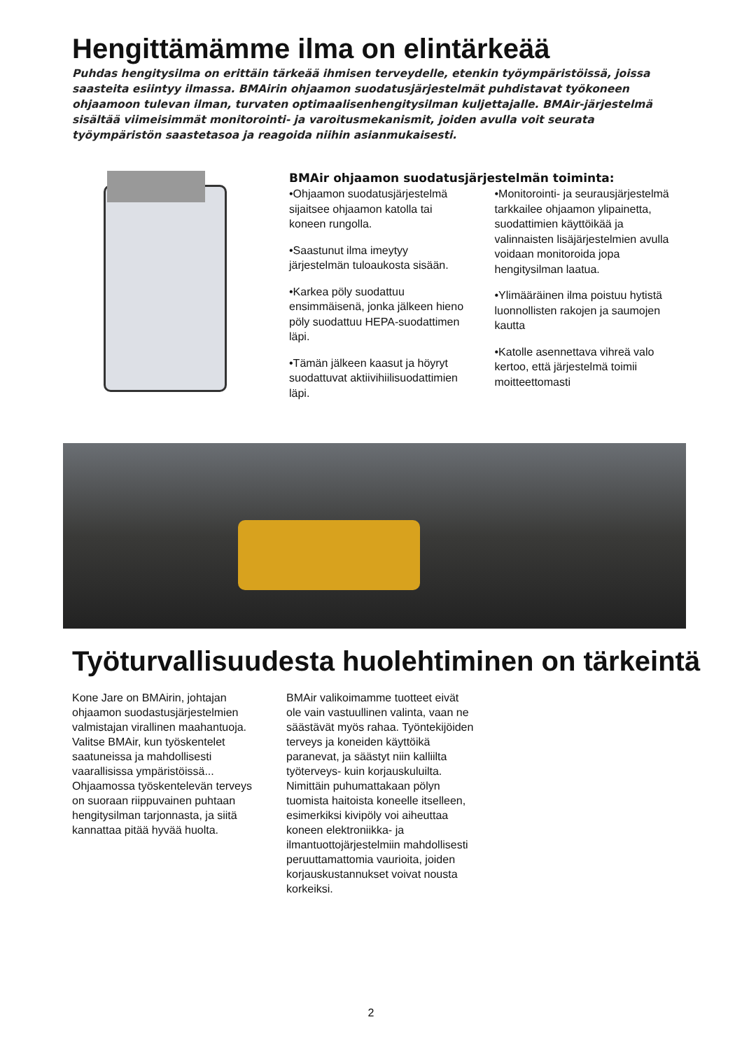Hengittämämme ilma on elintärkeää
Puhdas hengitysilma on erittäin tärkeää ihmisen terveydelle, etenkin työympäristöissä, joissa saasteita esiintyy ilmassa. BMAirin ohjaamon suodatusjärjestelmät puhdistavat työkoneen ohjaamoon tulevan ilman, turvaten optimaalisenhengitysilman kuljettajalle. BMAir-järjestelmä sisältää viimeisimmät monitorointi- ja varoitusmekanismit, joiden avulla voit seurata työympäristön saastetasoa ja reagoida niihin asianmukaisesti.
BMAir ohjaamon suodatusjärjestelmän toiminta:
•Ohjaamon suodatusjärjestelmä sijaitsee ohjaamon katolla tai koneen rungolla.
•Saastunut ilma imeytyy järjestelmän tuloaukosta sisään.
•Karkea pöly suodattuu ensimmäisenä, jonka jälkeen hieno pöly suodattuu HEPA-suodattimen läpi.
•Tämän jälkeen kaasut ja höyryt suodattuvat aktiivihiilisuodattimien läpi.
•Monitorointi- ja seurausjärjestelmä tarkkailee ohjaamon ylipainetta, suodattimien käyttöikää ja valinnaisten lisäjärjestelmien avulla voidaan monitoroida jopa hengitysilman laatua.
•Ylimääräinen ilma poistuu hytistä luonnollisten rakojen ja saumojen kautta
•Katolle asennettava vihreä valo kertoo, että järjestelmä toimii moitteettomasti
Työturvallisuudesta huolehtiminen on tärkeintä
Kone Jare on BMAirin, johtajan ohjaamon suodastusjärjestelmien valmistajan virallinen maahantuoja. Valitse BMAir, kun työskentelet saatuneissa ja mahdollisesti vaarallisissa ympäristöissä... Ohjaamossa työskentelevän terveys on suoraan riippuvainen puhtaan hengitysilman tarjonnasta, ja siitä kannattaa pitää hyvää huolta.
BMAir valikoimamme tuotteet eivät ole vain vastuullinen valinta, vaan ne säästävät myös rahaa. Työntekijöiden terveys ja koneiden käyttöikä paranevat, ja säästyt niin kalliilta työterveys- kuin korjauskuluilta. Nimittäin puhumattakaan pölyn tuomista haitoista koneelle itselleen, esimerkiksi kivipöly voi aiheuttaa koneen elektroniikka- ja ilmantuottojärjestelmiin mahdollisesti peruuttamattomia vaurioita, joiden korjauskustannukset voivat nousta korkeiksi.
2